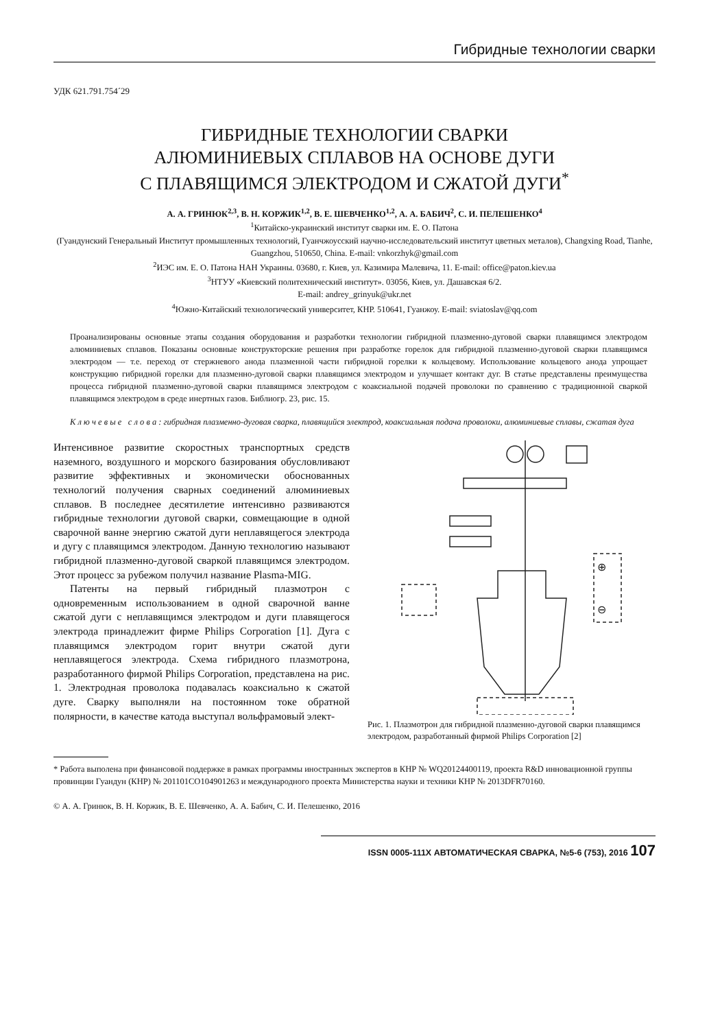Гибридные технологии сварки
УДК 621.791.754´29
ГИБРИДНЫЕ ТЕХНОЛОГИИ СВАРКИ
АЛЮМИНИЕВЫХ СПЛАВОВ НА ОСНОВЕ ДУГИ
С ПЛАВЯЩИМСЯ ЭЛЕКТРОДОМ И СЖАТОЙ ДУГИ<sup>*</sup>
А. А. ГРИНЮК<sup>2,3</sup>, В. Н. КОРЖИК<sup>1,2</sup>, В. Е. ШЕВЧЕНКО<sup>1,2</sup>, А. А. БАБИЧ<sup>2</sup>, С. И. ПЕЛЕШЕНКО<sup>4</sup>
<sup>1</sup> Китайско-украинский институт сварки им. Е. О. Патона
(Гуандунский Генеральный Институт промышленных технологий, Гуанчжоусский научно-исследовательский институт цветных металов), Changxing Road, Tianhe, Guangzhou, 510650, China. E-mail: vnkorzhyk@gmail.com
<sup>2</sup> ИЭС им. Е. О. Патона НАН Украины. 03680, г. Киев, ул. Казимира Малевича, 11. E-mail: office@paton.kiev.ua
<sup>3</sup> НТУУ «Киевский политехнический институт». 03056, Киев, ул. Дашавская 6/2.
E-mail: andrey_grinyuk@ukr.net
<sup>4</sup> Южно-Китайский технологический университет, КНР. 510641, Гуанжоу. E-mail: sviatoslav@qq.com
Проанализированы основные этапы создания оборудования и разработки технологии гибридной плазменно-дуговой сварки плавящимся электродом алюминиевых сплавов. Показаны основные конструкторские решения при разработке горелок для гибридной плазменно-дуговой сварки плавящимся электродом — т.е. переход от стержневого анода плазменной части гибридной горелки к кольцевому. Использование кольцевого анода упрощает конструкцию гибридной горелки для плазменно-дуговой сварки плавящимся электродом и улучшает контакт дуг. В статье представлены преимущества процесса гибридной плазменно-дуговой сварки плавящимся электродом с коаксиальной подачей проволоки по сравнению с традиционной сваркой плавящимся электродом в среде инертных газов. Библиогр. 23, рис. 15.
К л ю ч е в ы е с л о в а : гибридная плазменно-дуговая сварка, плавящийся электрод, коаксиальная подача проволоки, алюминиевые сплавы, сжатая дуга
Интенсивное развитие скоростных транспортных средств наземного, воздушного и морского базирования обусловливают развитие эффективных и экономически обоснованных технологий получения сварных соединений алюминиевых сплавов. В последнее десятилетие интенсивно развиваются гибридные технологии дуговой сварки, совмещающие в одной сварочной ванне энергию сжатой дуги неплавящегося электрода и дугу с плавящимся электродом. Данную технологию называют гибридной плазменно-дуговой сваркой плавящимся электродом. Этот процесс за рубежом получил название Plasma-MIG.
Патенты на первый гибридный плазмотрон с одновременным использованием в одной сварочной ванне сжатой дуги с неплавящимся электродом и дуги плавящегося электрода принадлежит фирме Philips Corporation [1]. Дуга с плавящимся электродом горит внутри сжатой дуги неплавящегося электрода. Схема гибридного плазмотрона, разработанного фирмой Philips Corporation, представлена на рис. 1. Электродная проволока подавалась коаксиально к сжатой дуге. Сварку выполняли на постоянном токе обратной полярности, в качестве катода выступал вольфрамовый элект-
⊕
⊖
Рис. 1. Плазмотрон для гибридной плазменно-дуговой сварки плавящимся электродом, разработанный фирмой Philips Corporation [2]
* Работа выполена при финансовой поддержке в рамках программы иностранных экспертов в КНР № WQ20124400119, проекта R&D инновационной группы провинции Гуандун (КНР) № 201101CO104901263 и международного проекта Министерства науки и техники КНР № 2013DFR70160.
© А. А. Гринюк, В. Н. Коржик, В. Е. Шевченко, А. А. Бабич, С. И. Пелешенко, 2016
ISSN 0005-111X АВТОМАТИЧЕСКАЯ СВАРКА, №5-6 (753), 2016 107